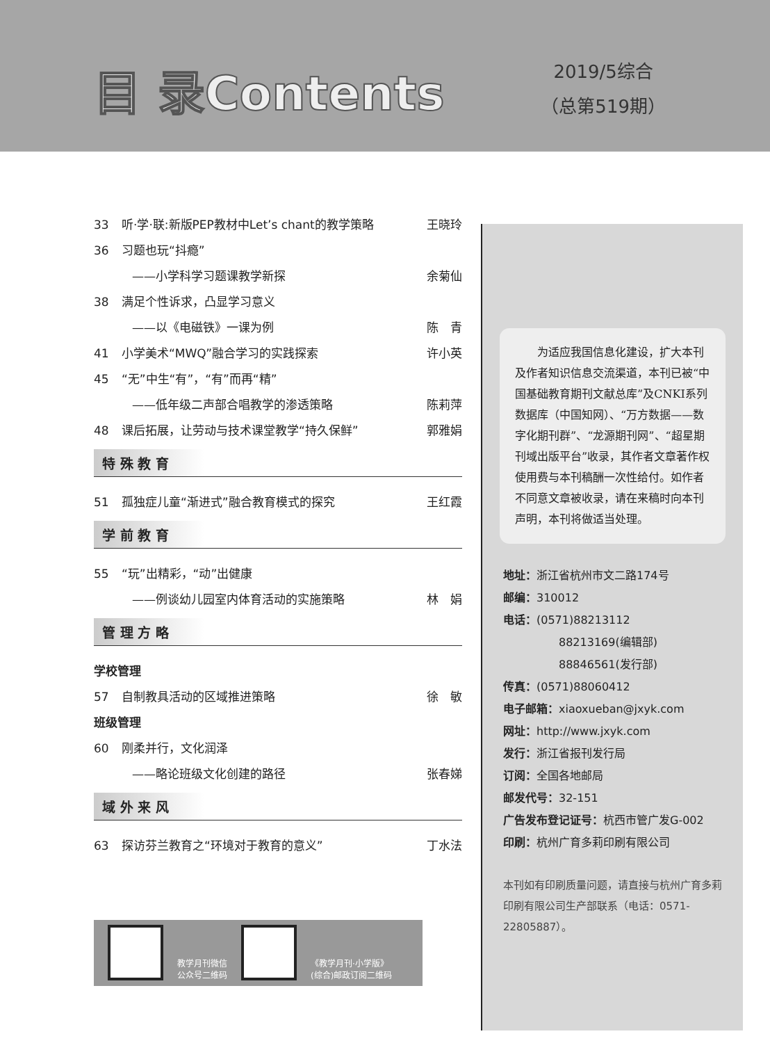目 录Contents
2019/5综合
（总第519期）
33 听·学·联:新版PEP教材中Let’s chant的教学策略 王晓玲
36 习题也玩“抖瘾”
——小学科学习题课教学新探 余菊仙
38 满足个性诉求，凸显学习意义
——以《电磁铁》一课为例 陈　青
41 小学美术“MWQ”融合学习的实践探索 许小英
45 “无”中生“有”，“有”而再“精”
——低年级二声部合唱教学的渗透策略 陈莉萍
48 课后拓展，让劳动与技术课堂教学“持久保鲜” 郭雅娟
特 殊 教 育
51 孤独症儿童“渐进式”融合教育模式的探究 王红霞
学 前 教 育
55 “玩”出精彩，“动”出健康
——例谈幼儿园室内体育活动的实施策略 林　娟
管 理 方 略
学校管理
57 自制教具活动的区域推进策略 徐　敏
班级管理
60 刚柔并行，文化润泽
——略论班级文化创建的路径 张春娣
域 外 来 风
63 探访芬兰教育之“环境对于教育的意义” 丁水法
教学月刊微信
公众号二维码
《教学月刊·小学版》
(综合)邮政订阅二维码
　　为适应我国信息化建设，扩大本刊及作者知识信息交流渠道，本刊已被“中国基础教育期刊文献总库”及CNKI系列数据库（中国知网）、“万方数据——数字化期刊群”、“龙源期刊网”、“超星期刊域出版平台”收录，其作者文章著作权使用费与本刊稿酬一次性给付。如作者不同意文章被收录，请在来稿时向本刊声明，本刊将做适当处理。
地址：浙江省杭州市文二路174号
邮编：310012
电话：(0571)88213112
　　　　　88213169(编辑部)
　　　　　88846561(发行部)
传真：(0571)88060412
电子邮箱：xiaoxueban@jxyk.com
网址：http://www.jxyk.com
发行：浙江省报刊发行局
订阅：全国各地邮局
邮发代号：32-151
广告发布登记证号：杭西市管广发G-002
印刷：杭州广育多莉印刷有限公司
本刊如有印刷质量问题，请直接与杭州广育多莉印刷有限公司生产部联系（电话：0571-22805887）。